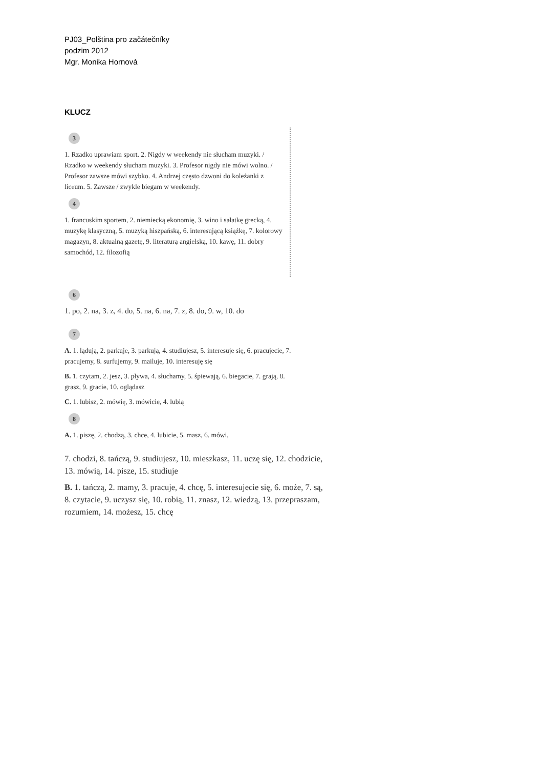PJ03_Polština pro začátečníky
podzim 2012
Mgr. Monika Hornová
KLUCZ
3
1. Rzadko uprawiam sport. 2. Nigdy w weekendy nie słucham muzyki. / Rzadko w weekendy słucham muzyki. 3. Profesor nigdy nie mówi wolno. / Profesor zawsze mówi szybko. 4. Andrzej często dzwoni do koleżanki z liceum. 5. Zawsze / zwykle biegam w weekendy.
4
1. francuskim sportem, 2. niemiecką ekonomię, 3. wino i sałatkę grecką, 4. muzykę klasyczną, 5. muzyką hiszpańską, 6. interesującą książkę, 7. kolorowy magazyn, 8. aktualną gazetę, 9. literaturą angielską, 10. kawę, 11. dobry samochód, 12. filozofią
6
1. po, 2. na, 3. z, 4. do, 5. na, 6. na, 7. z, 8. do, 9. w, 10. do
7
A. 1. lądują, 2. parkuje, 3. parkują, 4. studiujesz, 5. interesuje się, 6. pracujecie, 7. pracujemy, 8. surfujemy, 9. mailuje, 10. interesuję się
B. 1. czytam, 2. jesz, 3. pływa, 4. słuchamy, 5. śpiewają, 6. biegacie, 7. grają, 8. grasz, 9. gracie, 10. oglądasz
C. 1. lubisz, 2. mówię, 3. mówicie, 4. lubią
8
A. 1. piszę, 2. chodzą, 3. chce, 4. lubicie, 5. masz, 6. mówi,
7. chodzi, 8. tańczą, 9. studiujesz, 10. mieszkasz, 11. uczę się, 12. chodzicie, 13. mówią, 14. pisze, 15. studiuje
B. 1. tańczą, 2. mamy, 3. pracuje, 4. chcę, 5. interesujecie się, 6. może, 7. są, 8. czytacie, 9. uczysz się, 10. robią, 11. znasz, 12. wiedzą, 13. przepraszam, rozumiem, 14. możesz, 15. chcę